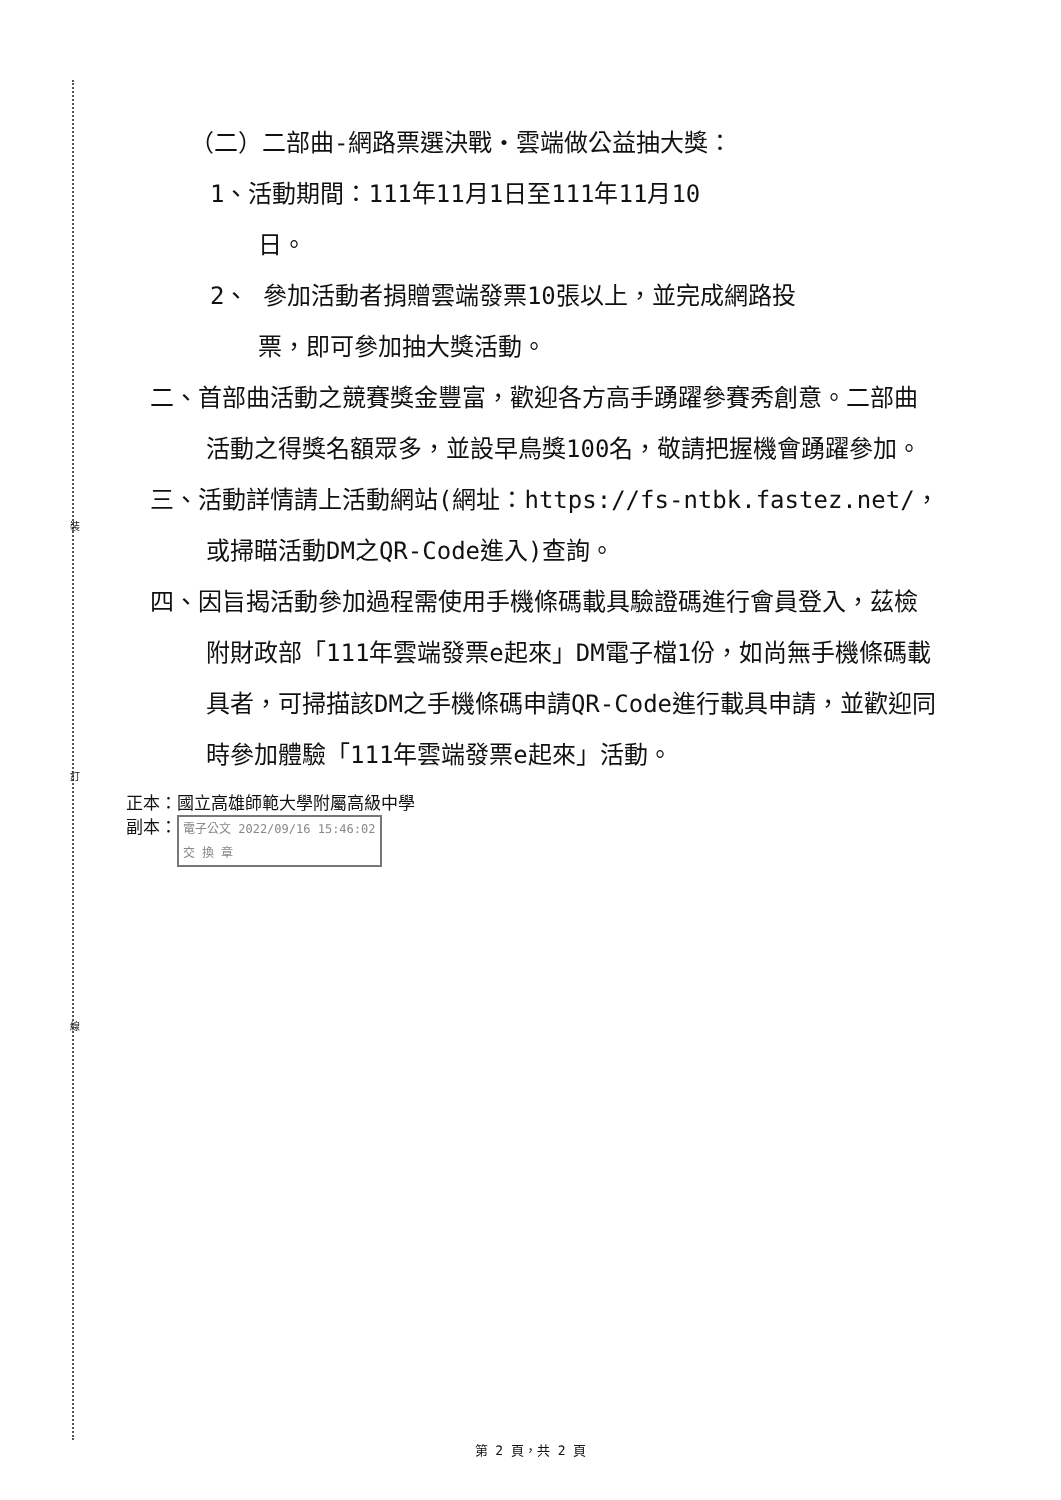裝
訂
線
（二）二部曲-網路票選決戰‧雲端做公益抽大獎：
1、活動期間：111年11月1日至111年11月10
日。
2、 參加活動者捐贈雲端發票10張以上，並完成網路投
票，即可參加抽大獎活動。
二、首部曲活動之競賽獎金豐富，歡迎各方高手踴躍參賽秀創意。二部曲活動之得獎名額眾多，並設早鳥獎100名，敬請把握機會踴躍參加。
三、活動詳情請上活動網站(網址：https://fs-ntbk.fastez.net/，或掃瞄活動DM之QR-Code進入)查詢。
四、因旨揭活動參加過程需使用手機條碼載具驗證碼進行會員登入，茲檢附財政部「111年雲端發票e起來」DM電子檔1份，如尚無手機條碼載具者，可掃描該DM之手機條碼申請QR-Code進行載具申請，並歡迎同時參加體驗「111年雲端發票e起來」活動。
正本：國立高雄師範大學附屬高級中學
副本： 電子公文 2022/09/16 15:46:02
交 換 章
第 2 頁，共 2 頁